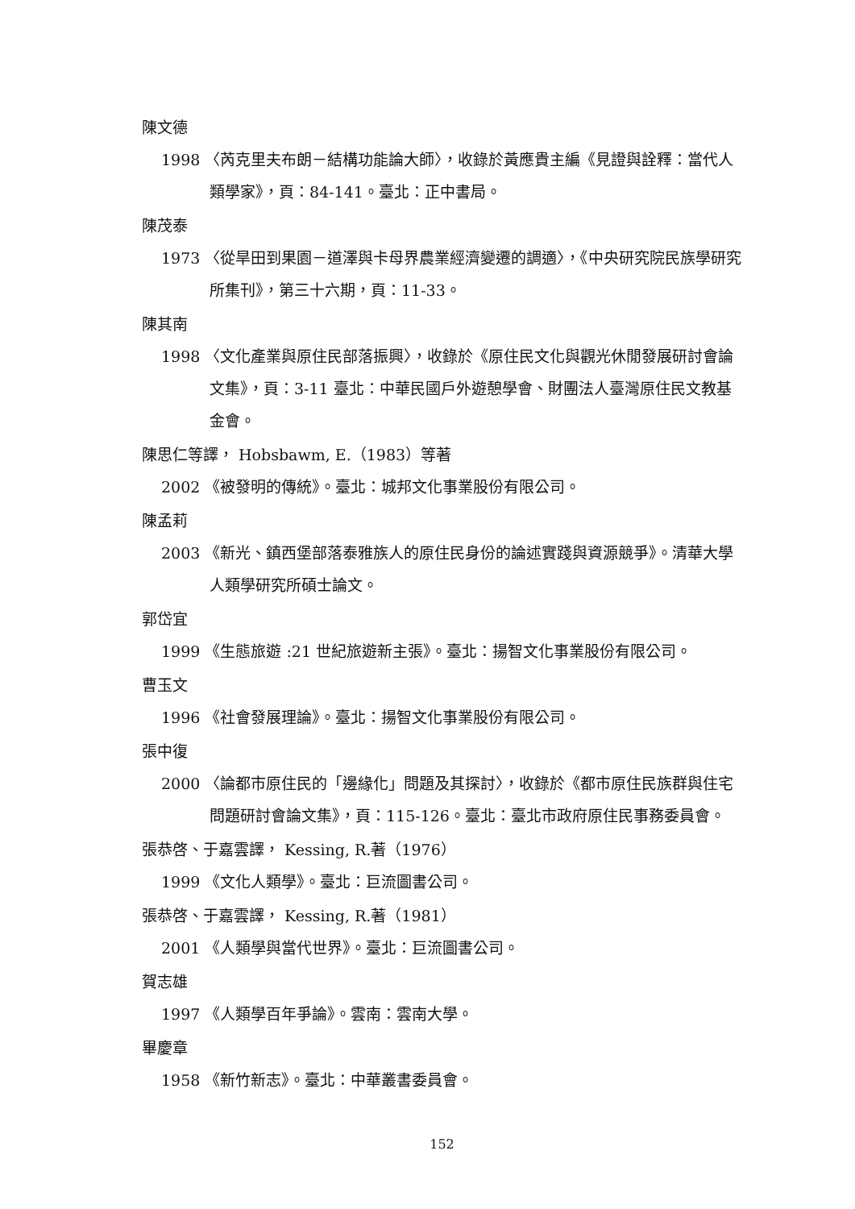陳文德
1998 〈芮克里夫布朗－結構功能論大師〉，收錄於黃應貴主編《見證與詮釋：當代人類學家》，頁：84-141。臺北：正中書局。
陳茂泰
1973 〈從旱田到果園－道澤與卡母界農業經濟變遷的調適〉，《中央研究院民族學研究所集刊》，第三十六期，頁：11-33。
陳其南
1998 〈文化產業與原住民部落振興〉，收錄於《原住民文化與觀光休閒發展研討會論文集》，頁：3-11 臺北：中華民國戶外遊憩學會、財團法人臺灣原住民文教基金會。
陳思仁等譯， Hobsbawm, E.（1983）等著
2002 《被發明的傳統》。臺北：城邦文化事業股份有限公司。
陳孟莉
2003 《新光、鎮西堡部落泰雅族人的原住民身份的論述實踐與資源競爭》。清華大學人類學研究所碩士論文。
郭岱宜
1999 《生態旅遊 :21 世紀旅遊新主張》。臺北：揚智文化事業股份有限公司。
曹玉文
1996 《社會發展理論》。臺北：揚智文化事業股份有限公司。
張中復
2000 〈論都市原住民的「邊緣化」問題及其探討〉，收錄於《都市原住民族群與住宅問題研討會論文集》，頁：115-126。臺北：臺北市政府原住民事務委員會。
張恭啓、于嘉雲譯， Kessing, R.著（1976）
1999 《文化人類學》。臺北：巨流圖書公司。
張恭啓、于嘉雲譯， Kessing, R.著（1981）
2001 《人類學與當代世界》。臺北：巨流圖書公司。
賀志雄
1997 《人類學百年爭論》。雲南：雲南大學。
畢慶章
1958 《新竹新志》。臺北：中華叢書委員會。
152